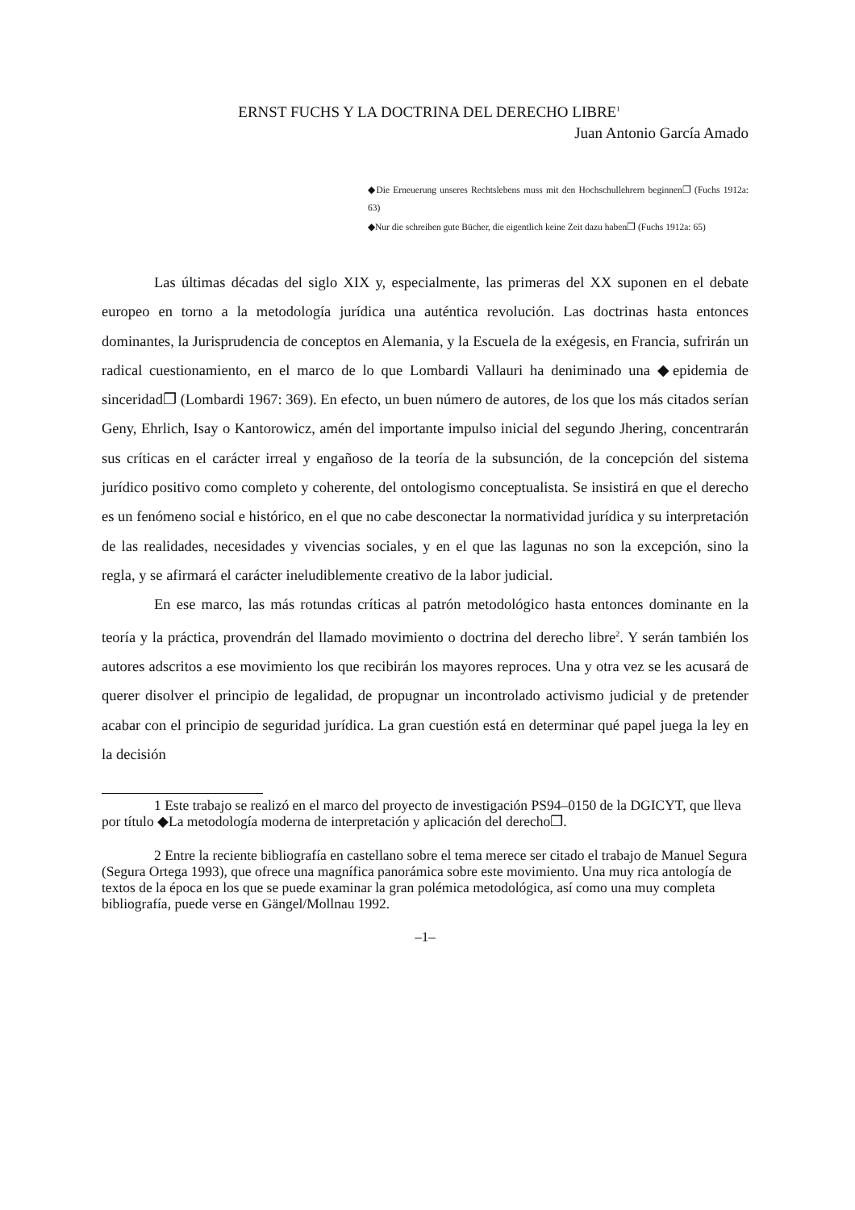ERNST FUCHS Y LA DOCTRINA DEL DERECHO LIBRE<sup>1</sup>
Juan Antonio García Amado
◆Die Erneuerung unseres Rechtslebens muss mit den Hochschullehrern beginnen❐ (Fuchs 1912a: 63)
◆Nur die schreiben gute Bücher, die eigentlich keine Zeit dazu haben❐ (Fuchs 1912a: 65)
Las últimas décadas del siglo XIX y, especialmente, las primeras del XX suponen en el debate europeo en torno a la metodología jurídica una auténtica revolución. Las doctrinas hasta entonces dominantes, la Jurisprudencia de conceptos en Alemania, y la Escuela de la exégesis, en Francia, sufrirán un radical cuestionamiento, en el marco de lo que Lombardi Vallauri ha deniminado una ◆epidemia de sinceridad❐ (Lombardi 1967: 369). En efecto, un buen número de autores, de los que los más citados serían Geny, Ehrlich, Isay o Kantorowicz, amén del importante impulso inicial del segundo Jhering, concentrarán sus críticas en el carácter irreal y engañoso de la teoría de la subsunción, de la concepción del sistema jurídico positivo como completo y coherente, del ontologismo conceptualista. Se insistirá en que el derecho es un fenómeno social e histórico, en el que no cabe desconectar la normatividad jurídica y su interpretación de las realidades, necesidades y vivencias sociales, y en el que las lagunas no son la excepción, sino la regla, y se afirmará el carácter ineludiblemente creativo de la labor judicial.
En ese marco, las más rotundas críticas al patrón metodológico hasta entonces dominante en la teoría y la práctica, provendrán del llamado movimiento o doctrina del derecho libre<sup>2</sup>. Y serán también los autores adscritos a ese movimiento los que recibirán los mayores reproces. Una y otra vez se les acusará de querer disolver el principio de legalidad, de propugnar un incontrolado activismo judicial y de pretender acabar con el principio de seguridad jurídica. La gran cuestión está en determinar qué papel juega la ley en la decisión
1 Este trabajo se realizó en el marco del proyecto de investigación PS94–0150 de la DGICYT, que lleva por título ◆La metodología moderna de interpretación y aplicación del derecho❐.
2 Entre la reciente bibliografía en castellano sobre el tema merece ser citado el trabajo de Manuel Segura (Segura Ortega 1993), que ofrece una magnífica panorámica sobre este movimiento. Una muy rica antología de textos de la época en los que se puede examinar la gran polémica metodológica, así como una muy completa bibliografía, puede verse en Gängel/Mollnau 1992.
–1–